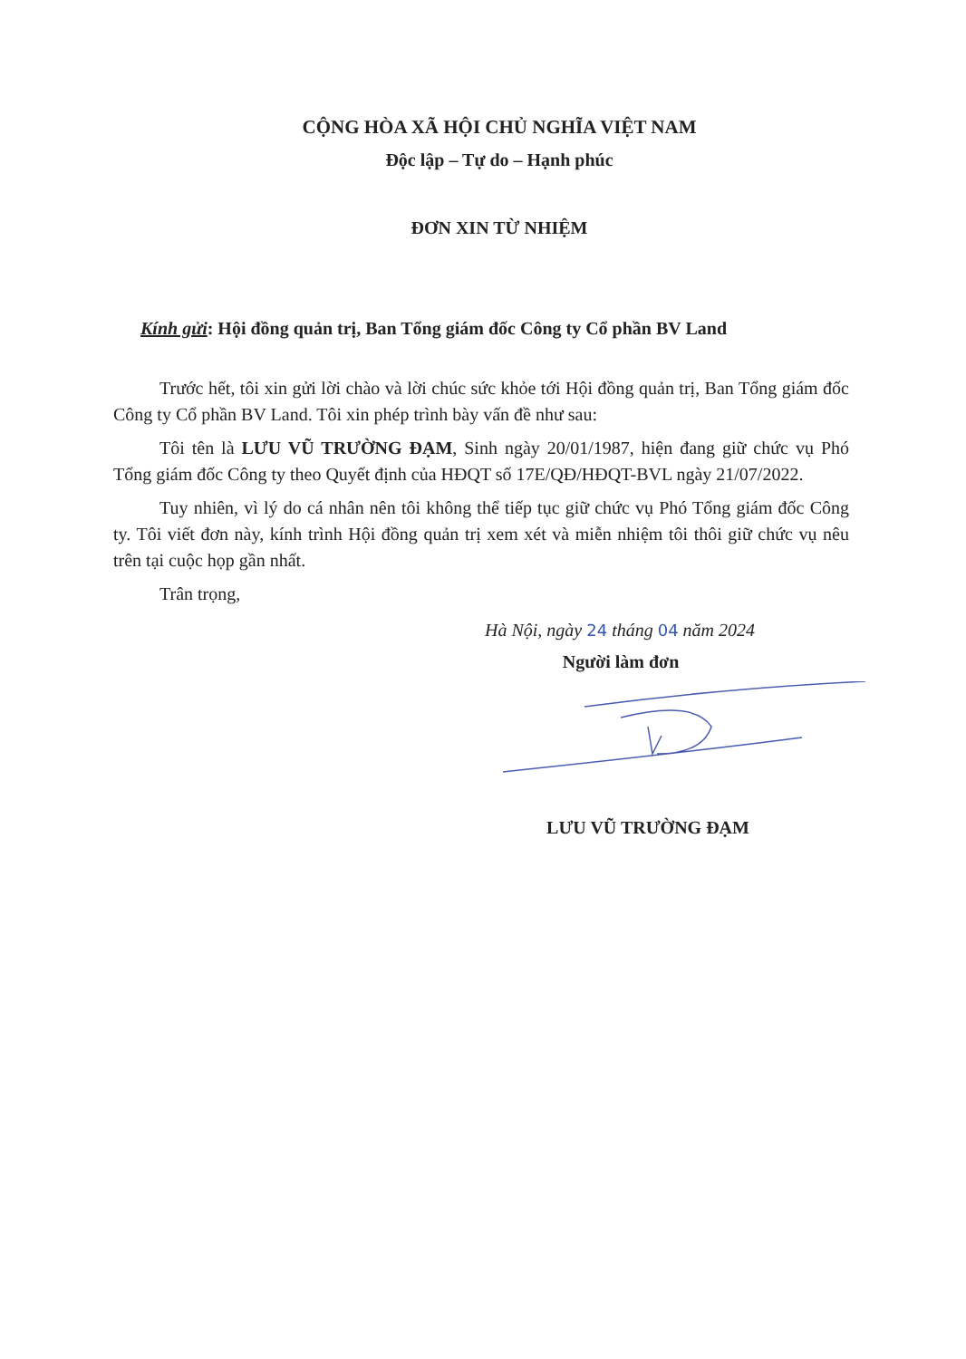CỘNG HÒA XÃ HỘI CHỦ NGHĨA VIỆT NAM
Độc lập – Tự do – Hạnh phúc
ĐƠN XIN TỪ NHIỆM
Kính gửi: Hội đồng quản trị, Ban Tổng giám đốc Công ty Cổ phần BV Land
Trước hết, tôi xin gửi lời chào và lời chúc sức khỏe tới Hội đồng quản trị, Ban Tổng giám đốc Công ty Cổ phần BV Land. Tôi xin phép trình bày vấn đề như sau:
Tôi tên là LƯU VŨ TRƯỜNG ĐẠM, Sinh ngày 20/01/1987, hiện đang giữ chức vụ Phó Tổng giám đốc Công ty theo Quyết định của HĐQT số 17E/QĐ/HĐQT-BVL ngày 21/07/2022.
Tuy nhiên, vì lý do cá nhân nên tôi không thể tiếp tục giữ chức vụ Phó Tổng giám đốc Công ty. Tôi viết đơn này, kính trình Hội đồng quản trị xem xét và miễn nhiệm tôi thôi giữ chức vụ nêu trên tại cuộc họp gần nhất.
Trân trọng,
Hà Nội, ngày 24 tháng 04 năm 2024
Người làm đơn
LƯU VŨ TRƯỜNG ĐẠM